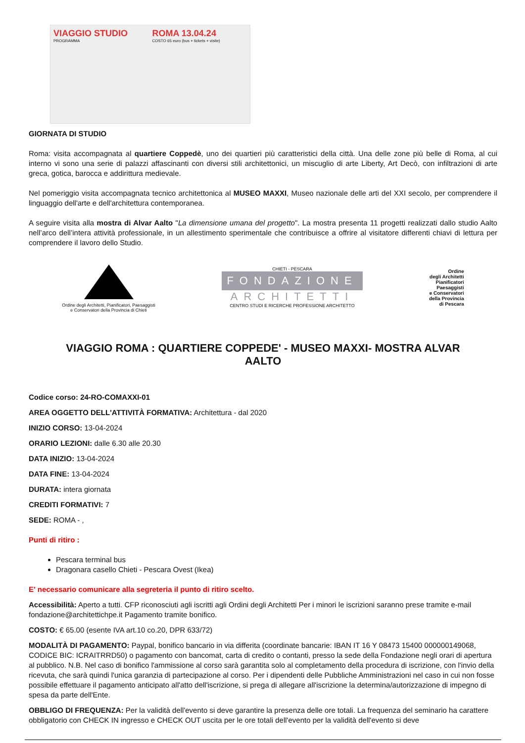VIAGGIO STUDIO
PROGRAMMA
ROMA 13.04.24
COSTO 65 euro (bus + tickets + visite)
GIORNATA DI STUDIO
Roma: visita accompagnata al quartiere Coppedè, uno dei quartieri più caratteristici della città. Una delle zone più belle di Roma, al cui interno vi sono una serie di palazzi affascinanti con diversi stili architettonici, un miscuglio di arte Liberty, Art Decò, con infiltrazioni di arte greca, gotica, barocca e addirittura medievale.
Nel pomeriggio visita accompagnata tecnico architettonica al MUSEO MAXXI, Museo nazionale delle arti del XXI secolo, per comprendere il linguaggio dell'arte e dell'architettura contemporanea.
A seguire visita alla mostra di Alvar Aalto "La dimensione umana del progetto". La mostra presenta 11 progetti realizzati dallo studio Aalto nell’arco dell’intera attività professionale, in un allestimento sperimentale che contribuisce a offrire al visitatore differenti chiavi di lettura per comprendere il lavoro dello Studio.
Ordine degli Architetti, Pianificatori, Paesaggisti
e Conservatori della Provincia di Chieti
CHIETI - PESCARA
FONDAZIONE
ARCHITETTI
CENTRO STUDI E RICERCHE PROFESSIONE ARCHITETTO
Ordine
degli Architetti
Pianificatori
Paesaggisti
e Conservatori
della Provincia
di Pescara
VIAGGIO ROMA : QUARTIERE COPPEDE' - MUSEO MAXXI- MOSTRA ALVAR AALTO
Codice corso: 24-RO-COMAXXI-01
AREA OGGETTO DELL'ATTIVITÀ FORMATIVA: Architettura - dal 2020
INIZIO CORSO: 13-04-2024
ORARIO LEZIONI: dalle 6.30 alle 20.30
DATA INIZIO: 13-04-2024
DATA FINE: 13-04-2024
DURATA: intera giornata
CREDITI FORMATIVI: 7
SEDE: ROMA - ,
Punti di ritiro :
Pescara terminal bus
Dragonara casello Chieti - Pescara Ovest (Ikea)
E' necessario comunicare alla segreteria il punto di ritiro scelto.
Accessibilità: Aperto a tutti. CFP riconosciuti agli iscritti agli Ordini degli Architetti Per i minori le iscrizioni saranno prese tramite e-mail fondazione@architettichpe.it Pagamento tramite bonifico.
COSTO: € 65.00 (esente IVA art.10 co.20, DPR 633/72)
MODALITÀ DI PAGAMENTO: Paypal, bonifico bancario in via differita (coordinate bancarie: IBAN IT 16 Y 08473 15400 000000149068, CODICE BIC: ICRAITRRD50) o pagamento con bancomat, carta di credito o contanti, presso la sede della Fondazione negli orari di apertura al pubblico. N.B. Nel caso di bonifico l'ammissione al corso sarà garantita solo al completamento della procedura di iscrizione, con l'invio della ricevuta, che sarà quindi l'unica garanzia di partecipazione al corso. Per i dipendenti delle Pubbliche Amministrazioni nel caso in cui non fosse possibile effettuare il pagamento anticipato all'atto dell'iscrizione, si prega di allegare all'iscrizione la determina/autorizzazione di impegno di spesa da parte dell'Ente.
OBBLIGO DI FREQUENZA: Per la validità dell'evento si deve garantire la presenza delle ore totali. La frequenza del seminario ha carattere obbligatorio con CHECK IN ingresso e CHECK OUT uscita per le ore totali dell'evento per la validità dell'evento si deve